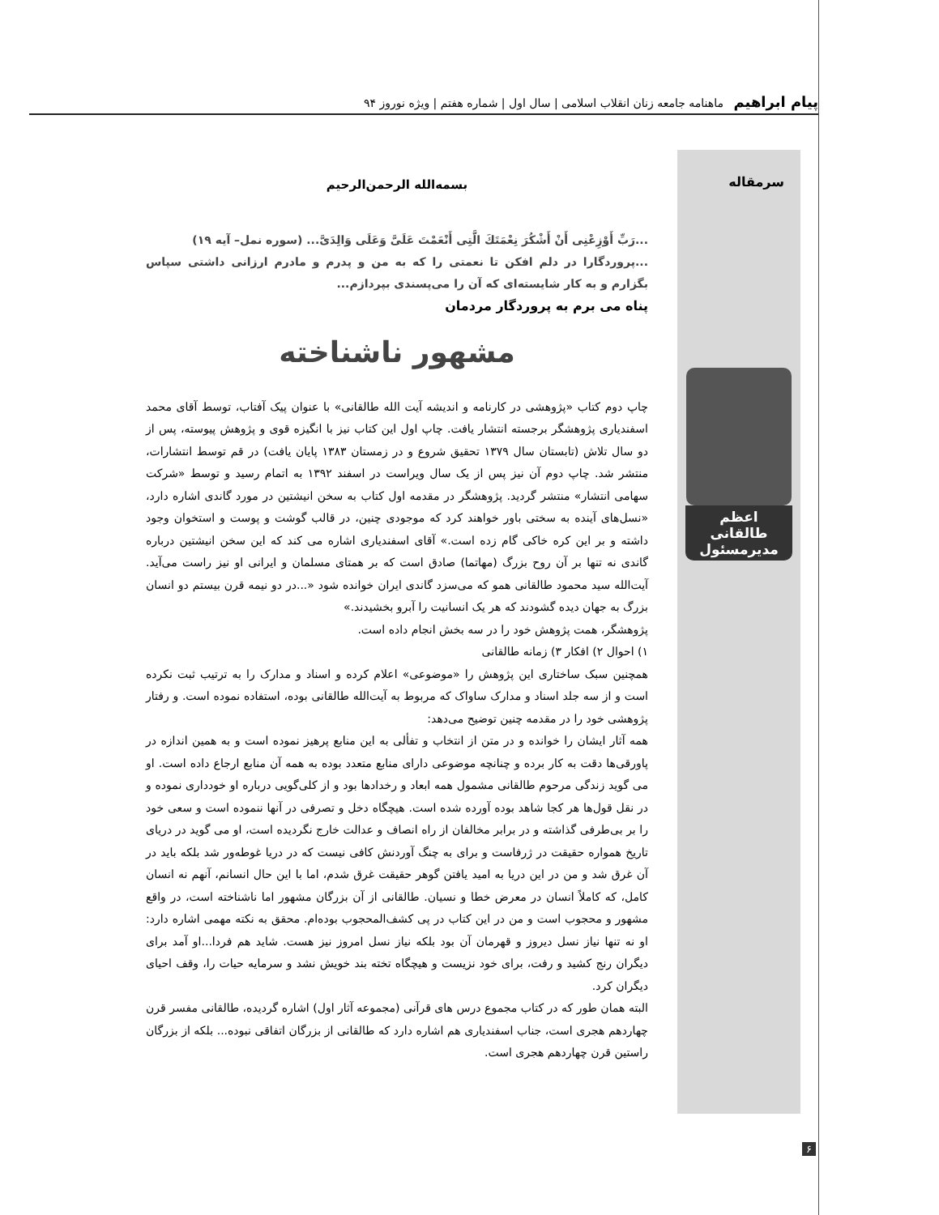پیام ابراهیم ماهنامه جامعه زنان انقلاب اسلامی | سال اول | شماره هفتم | ویژه نوروز ۹۴
سرمقاله
اعظم طالقانی
مدیرمسئول
بسمه‌الله الرحمن‌الرحیم
...رَبِّ أَوْزِعْنِی أَنْ أَشْكُرَ نِعْمَتَكَ الَّتِی أَنْعَمْتَ عَلَیَّ وَعَلَی وَالِدَیَّ... (سوره نمل– آیه ۱۹)
...پروردگارا در دلم افکن تا نعمتی را که به من و پدرم و مادرم ارزانی داشتی سپاس بگزارم و به کار شایسته‌ای که آن را می‌پسندی بپردازم...
پناه می برم به پروردگار مردمان
مشهور ناشناخته
چاپ دوم کتاب «پژوهشی در کارنامه و اندیشه آیت الله طالقانی» با عنوان پیک آفتاب، توسط آقای محمد اسفندیاری پژوهشگر برجسته انتشار یافت. چاپ اول این کتاب نیز با انگیزه قوی و پژوهش پیوسته، پس از دو سال تلاش (تابستان سال ۱۳۷۹ تحقیق شروع و در زمستان ۱۳۸۳ پایان یافت) در قم توسط انتشارات، منتشر شد. چاپ دوم آن نیز پس از یک سال ویراست در اسفند ۱۳۹۲ به اتمام رسید و توسط «شرکت سهامی انتشار» منتشر گردید. پژوهشگر در مقدمه اول کتاب به سخن انیشتین در مورد گاندی اشاره دارد، «نسل‌های آینده به سختی باور خواهند کرد که موجودی چنین، در قالب گوشت و پوست و استخوان وجود داشته و بر این کره خاکی گام زده است.» آقای اسفندیاری اشاره می کند که این سخن انیشتین درباره گاندی نه تنها بر آن روح بزرگ (مهاتما) صادق است که بر همتای مسلمان و ایرانی او نیز راست می‌آید. آیت‌الله سید محمود طالقانی همو که می‌سزد گاندی ایران خوانده شود «...در دو نیمه قرن بیستم دو انسان بزرگ به جهان دیده گشودند که هر یک انسانیت را آبرو بخشیدند.»
پژوهشگر، همت پژوهش خود را در سه بخش انجام داده است.
۱) احوال ۲) افکار ۳) زمانه طالقانی
همچنین سبک ساختاری این پژوهش را «موضوعی» اعلام کرده و اسناد و مدارک را به ترتیب ثبت نکرده است و از سه جلد اسناد و مدارک ساواک که مربوط به آیت‌الله طالقانی بوده، استفاده نموده است. و رفتار پژوهشی خود را در مقدمه چنین توضیح می‌دهد:
همه آثار ایشان را خوانده و در متن از انتخاب و تفألی به این منابع پرهیز نموده است و به همین اندازه در پاورقی‌ها دقت به کار برده و چنانچه موضوعی دارای منابع متعدد بوده به همه آن منابع ارجاع داده است. او می گوید زندگی مرحوم طالقانی مشمول همه ابعاد و رخدادها بود و از کلی‌گویی درباره او خودداری نموده و در نقل قول‌ها هر کجا شاهد بوده آورده شده است. هیچگاه دخل و تصرفی در آنها ننموده است و سعی خود را بر بی‌طرفی گذاشته و در برابر مخالفان از راه انصاف و عدالت خارج نگردیده است، او می گوید در دریای تاریخ همواره حقیقت در ژرفاست و برای به چنگ آوردنش کافی نیست که در دریا غوطه‌ور شد بلکه باید در آن غرق شد و من در این دریا به امید یافتن گوهر حقیقت غرق شدم، اما با این حال انسانم، آنهم نه انسان کامل، که کاملاً انسان در معرض خطا و نسیان. طالقانی از آن بزرگان مشهور اما ناشناخته است، در واقع مشهور و محجوب است و من در این کتاب در پی کشف‌المحجوب بوده‌ام. محقق به نکته مهمی اشاره دارد: او نه تنها نیاز نسل دیروز و قهرمان آن بود بلکه نیاز نسل امروز نیز هست. شاید هم فردا...او آمد برای دیگران رنج کشید و رفت، برای خود نزیست و هیچگاه تخته بند خویش نشد و سرمایه حیات را، وقف احیای دیگران کرد.
البته همان طور که در کتاب مجموع درس های قرآنی (مجموعه آثار اول) اشاره گردیده، طالقانی مفسر قرن چهاردهم هجری است، جناب اسفندیاری هم اشاره دارد که طالقانی از بزرگان اتفاقی نبوده... بلکه از بزرگان راستین قرن چهاردهم هجری است.
۶